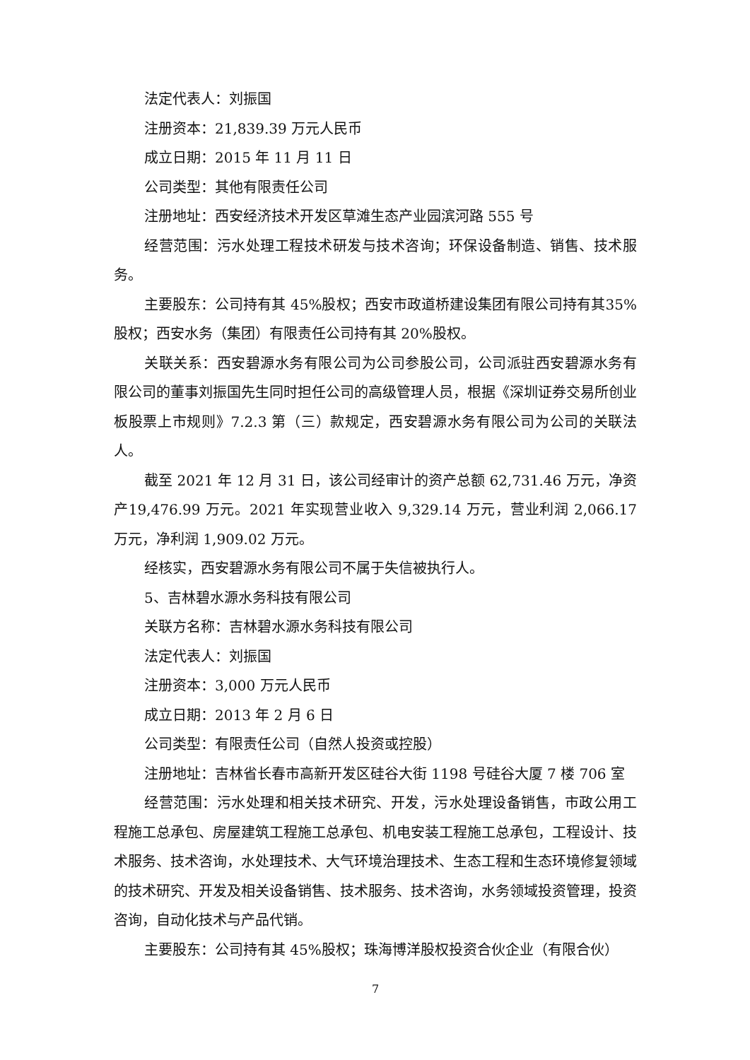法定代表人：刘振国
注册资本：21,839.39 万元人民币
成立日期：2015 年 11 月 11 日
公司类型：其他有限责任公司
注册地址：西安经济技术开发区草滩生态产业园滨河路 555 号
经营范围：污水处理工程技术研发与技术咨询；环保设备制造、销售、技术服务。
主要股东：公司持有其 45%股权；西安市政道桥建设集团有限公司持有其35%股权；西安水务（集团）有限责任公司持有其 20%股权。
关联关系：西安碧源水务有限公司为公司参股公司，公司派驻西安碧源水务有限公司的董事刘振国先生同时担任公司的高级管理人员，根据《深圳证券交易所创业板股票上市规则》7.2.3 第（三）款规定，西安碧源水务有限公司为公司的关联法人。
截至 2021 年 12 月 31 日，该公司经审计的资产总额 62,731.46 万元，净资产19,476.99 万元。2021 年实现营业收入 9,329.14 万元，营业利润 2,066.17 万元，净利润 1,909.02 万元。
经核实，西安碧源水务有限公司不属于失信被执行人。
5、吉林碧水源水务科技有限公司
关联方名称：吉林碧水源水务科技有限公司
法定代表人：刘振国
注册资本：3,000 万元人民币
成立日期：2013 年 2 月 6 日
公司类型：有限责任公司（自然人投资或控股）
注册地址：吉林省长春市高新开发区硅谷大街 1198 号硅谷大厦 7 楼 706 室
经营范围：污水处理和相关技术研究、开发，污水处理设备销售，市政公用工程施工总承包、房屋建筑工程施工总承包、机电安装工程施工总承包，工程设计、技术服务、技术咨询，水处理技术、大气环境治理技术、生态工程和生态环境修复领域的技术研究、开发及相关设备销售、技术服务、技术咨询，水务领域投资管理，投资咨询，自动化技术与产品代销。
主要股东：公司持有其 45%股权；珠海博洋股权投资合伙企业（有限合伙）
7